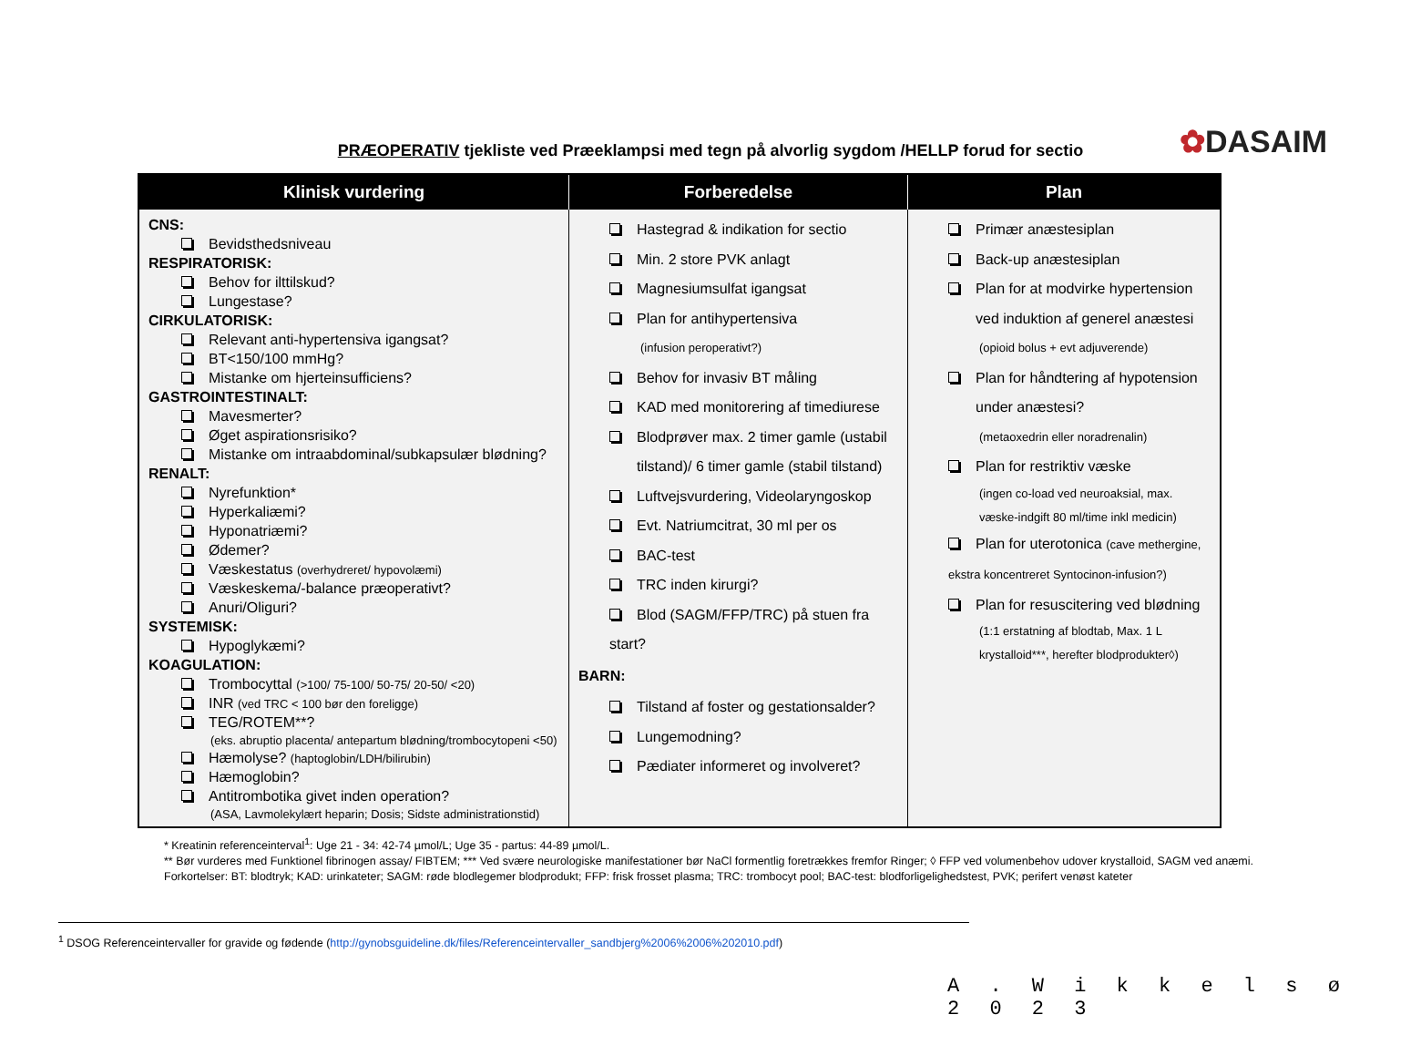✿DASAIM
PRÆOPERATIV tjekliste ved Præeklampsi med tegn på alvorlig sygdom /HELLP forud for sectio
| Klinisk vurdering | Forberedelse | Plan |
| --- | --- | --- |
| CNS: Bevidsthedsniveau RESPIRATORISK: Behov for ilttilskud? Lungestase? CIRKULATORISK: Relevant anti-hypertensiva igangsat? BT<150/100 mmHg? Mistanke om hjerteinsufficiens? GASTROINTESTINALT: Mavesmerter? Øget aspirationsrisiko? Mistanke om intraabdominal/subkapsulær blødning? RENALT: Nyrefunktion* Hyperkaliæmi? Hyponatriæmi? Ødemer? Væskestatus (overhydreret/ hypovolæmi) Væskeskema/-balance præoperativt? Anuri/Oliguri? SYSTEMISK: Hypoglykæmi? KOAGULATION: Trombocyttal (>100/ 75-100/ 50-75/ 20-50/ <20) INR (ved TRC < 100 bør den foreligge) TEG/ROTEM**? (eks. abruptio placenta/ antepartum blødning/trombocytopeni <50) Hæmolyse? (haptoglobin/LDH/bilirubin) Hæmoglobin? Antitrombotika givet inden operation? (ASA, Lavmolekylært heparin; Dosis; Sidste administrationstid) | Hastegrad & indikation for sectio Min. 2 store PVK anlagt Magnesiumsulfat igangsat Plan for antihypertensiva (infusion peroperativt?) Behov for invasiv BT måling KAD med monitorering af timediurese Blodprøver max. 2 timer gamle (ustabil tilstand)/ 6 timer gamle (stabil tilstand) Luftvejsvurdering, Videolaryngoskop Evt. Natriumcitrat, 30 ml per os BAC-test TRC inden kirurgi? Blod (SAGM/FFP/TRC) på stuen fra start? BARN: Tilstand af foster og gestationsalder? Lungemodning? Pædiater informeret og involveret? | Primær anæstesiplan Back-up anæstesiplan Plan for at modvirke hypertension ved induktion af generel anæstesi (opioid bolus + evt adjuverende) Plan for håndtering af hypotension under anæstesi? (metaoxedrin eller noradrenalin) Plan for restriktiv væske (ingen co-load ved neuroaksial, max. væske-indgift 80 ml/time inkl medicin) Plan for uterotonica (cave methergine, ekstra koncentreret Syntocinon-infusion?) Plan for resuscitering ved blødning (1:1 erstatning af blodtab, Max. 1 L krystalloid***, herefter blodprodukter◊) |
* Kreatinin referenceinterval<sup>1</sup>: Uge 21 - 34: 42-74 µmol/L; Uge 35 - partus: 44-89 µmol/L.
** Bør vurderes med Funktionel fibrinogen assay/ FIBTEM; *** Ved svære neurologiske manifestationer bør NaCl formentlig foretrækkes fremfor Ringer; ◊ FFP ved volumenbehov udover krystalloid, SAGM ved anæmi.
Forkortelser: BT: blodtryk; KAD: urinkateter; SAGM: røde blodlegemer blodprodukt; FFP: frisk frosset plasma; TRC: trombocyt pool; BAC-test: blodforligelighedstest, PVK; perifert venøst kateter
<sup>1</sup> DSOG Referenceintervaller for gravide og fødende (http://gynobsguideline.dk/files/Referenceintervaller_sandbjerg%2006%2006%202010.pdf)
A . W i k k e l s ø 2 0 2 3